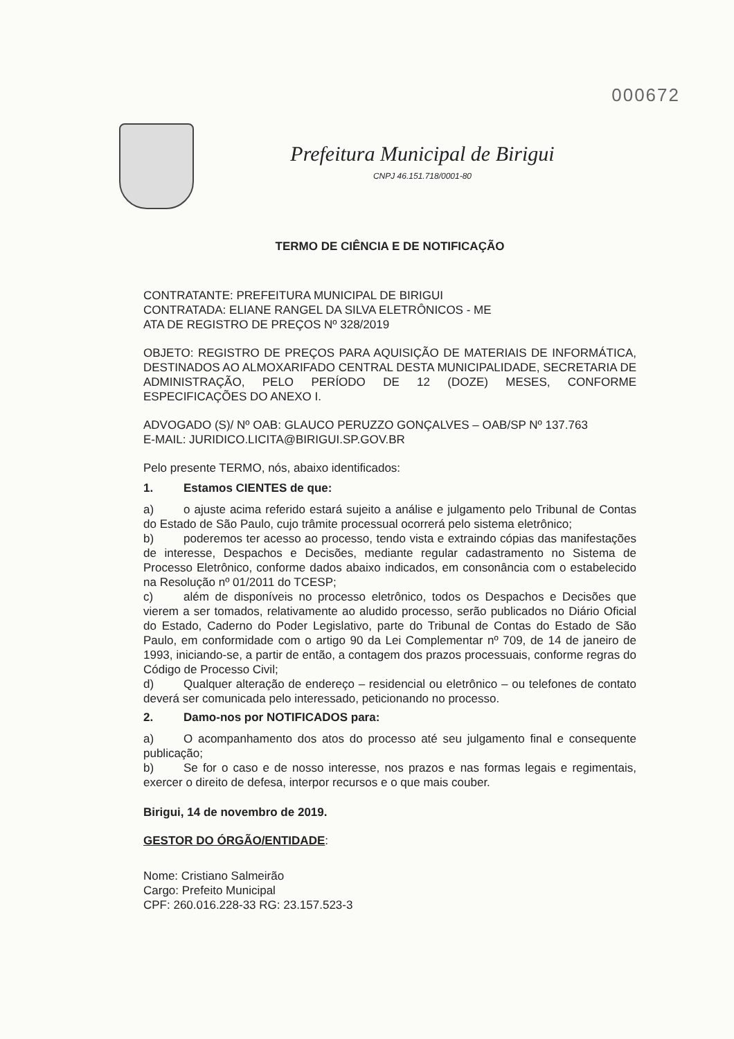000672
Prefeitura Municipal de Birigui
CNPJ 46.151.718/0001-80
TERMO DE CIÊNCIA E DE NOTIFICAÇÃO
CONTRATANTE: PREFEITURA MUNICIPAL DE BIRIGUI
CONTRATADA: ELIANE RANGEL DA SILVA ELETRÔNICOS - ME
ATA DE REGISTRO DE PREÇOS Nº 328/2019
OBJETO: REGISTRO DE PREÇOS PARA AQUISIÇÃO DE MATERIAIS DE INFORMÁTICA, DESTINADOS AO ALMOXARIFADO CENTRAL DESTA MUNICIPALIDADE, SECRETARIA DE ADMINISTRAÇÃO, PELO PERÍODO DE 12 (DOZE) MESES, CONFORME ESPECIFICAÇÕES DO ANEXO I.
ADVOGADO (S)/ Nº OAB: GLAUCO PERUZZO GONÇALVES – OAB/SP Nº 137.763
E-MAIL: JURIDICO.LICITA@BIRIGUI.SP.GOV.BR
Pelo presente TERMO, nós, abaixo identificados:
1. Estamos CIENTES de que:
a) o ajuste acima referido estará sujeito a análise e julgamento pelo Tribunal de Contas do Estado de São Paulo, cujo trâmite processual ocorrerá pelo sistema eletrônico;
b) poderemos ter acesso ao processo, tendo vista e extraindo cópias das manifestações de interesse, Despachos e Decisões, mediante regular cadastramento no Sistema de Processo Eletrônico, conforme dados abaixo indicados, em consonância com o estabelecido na Resolução nº 01/2011 do TCESP;
c) além de disponíveis no processo eletrônico, todos os Despachos e Decisões que vierem a ser tomados, relativamente ao aludido processo, serão publicados no Diário Oficial do Estado, Caderno do Poder Legislativo, parte do Tribunal de Contas do Estado de São Paulo, em conformidade com o artigo 90 da Lei Complementar nº 709, de 14 de janeiro de 1993, iniciando-se, a partir de então, a contagem dos prazos processuais, conforme regras do Código de Processo Civil;
d) Qualquer alteração de endereço – residencial ou eletrônico – ou telefones de contato deverá ser comunicada pelo interessado, peticionando no processo.
2. Damo-nos por NOTIFICADOS para:
a) O acompanhamento dos atos do processo até seu julgamento final e consequente publicação;
b) Se for o caso e de nosso interesse, nos prazos e nas formas legais e regimentais, exercer o direito de defesa, interpor recursos e o que mais couber.
Birigui, 14 de novembro de 2019.
GESTOR DO ÓRGÃO/ENTIDADE:
Nome: Cristiano Salmeirão
Cargo: Prefeito Municipal
CPF: 260.016.228-33 RG: 23.157.523-3